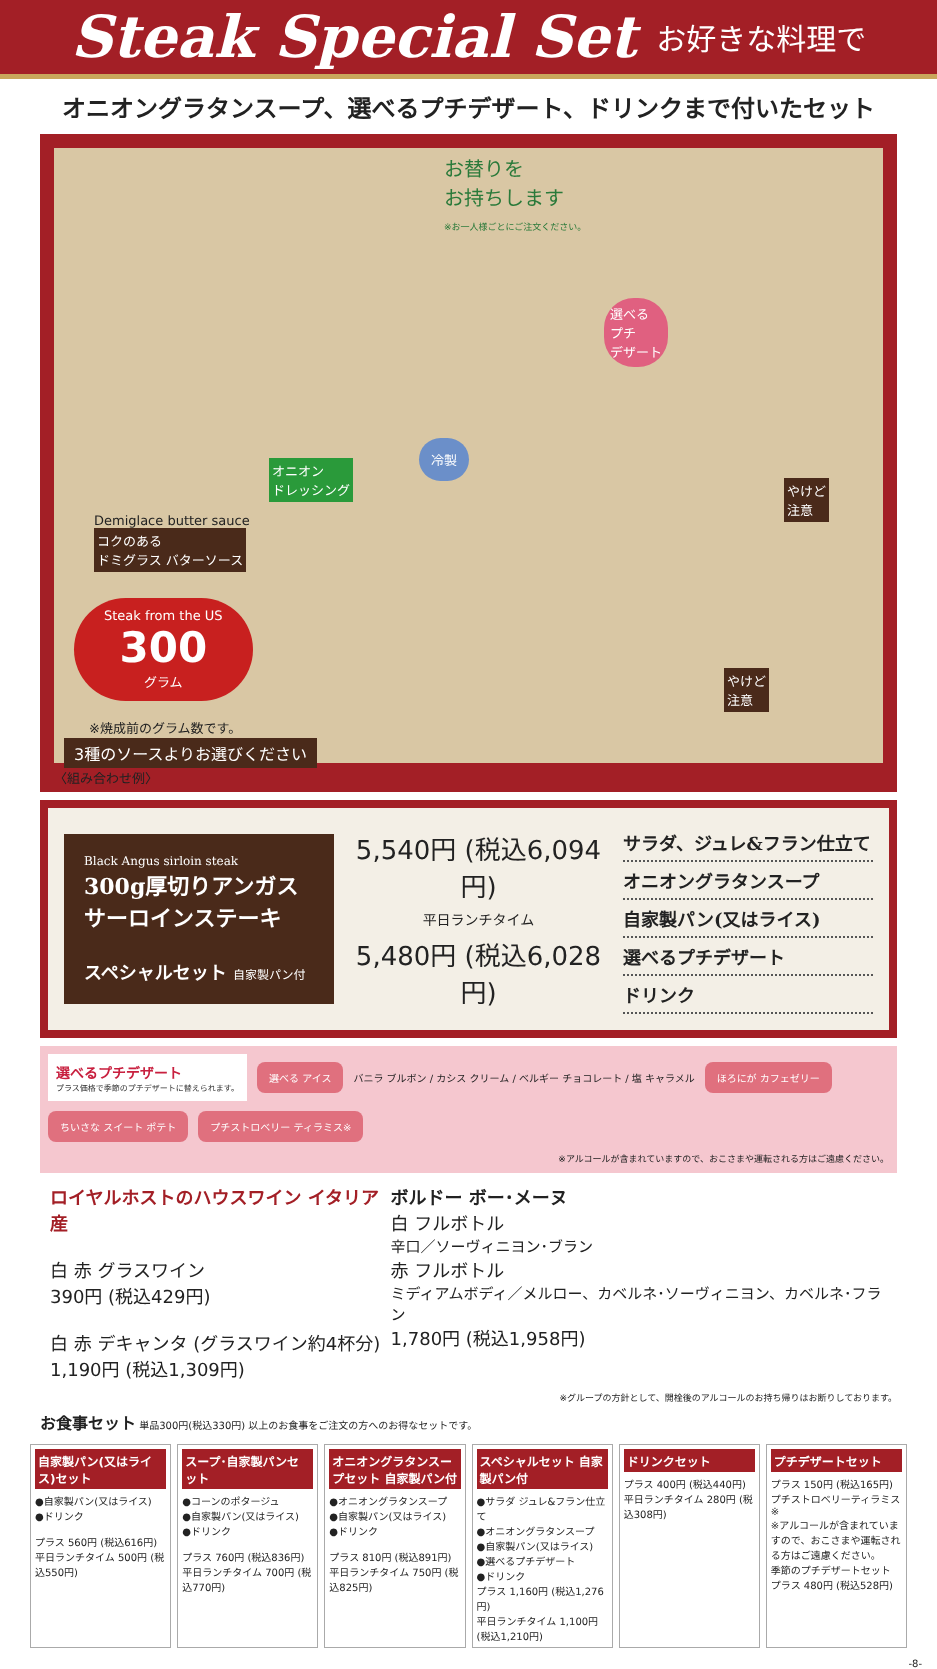Steak Special Set
お好きな料理で
オニオングラタンスープ、選べるプチデザート、ドリンクまで付いたセット
お替りを
お持ちします
※お一人様ごとにご注文ください。
選べる
プチ
デザート
冷製
オニオン
ドレッシング
やけど
注意
Demiglace butter sauce
コクのある
ドミグラス バターソース
Steak from the US
300
グラム
やけど
注意
※焼成前のグラム数です。
3種のソースよりお選びください
〈組み合わせ例〉
Black Angus sirloin steak
300g厚切りアンガス
サーロインステーキ
スペシャルセット 自家製パン付
5,540円 (税込6,094円)
平日ランチタイム
5,480円 (税込6,028円)
サラダ、ジュレ&フラン仕立て
オニオングラタンスープ
自家製パン(又はライス)
選べるプチデザート
ドリンク
選べるプチデザート
プラス価格で季節のプチデザートに替えられます。
選べる アイス
バニラ ブルボン / カシス クリーム / ベルギー チョコレート / 塩 キャラメル
ほろにが カフェゼリー
ちいさな スイート ポテト
プチストロベリー ティラミス※
※アルコールが含まれていますので、おこさまや運転される方はご遠慮ください。
ロイヤルホストのハウスワイン イタリア産
白 赤 グラスワイン
390円 (税込429円)
白 赤 デキャンタ (グラスワイン約4杯分)
1,190円 (税込1,309円)
ボルドー ボー･メーヌ
白 フルボトル
辛口／ソーヴィニヨン･ブラン
赤 フルボトル
ミディアムボディ／メルロー、カベルネ･ソーヴィニヨン、カベルネ･フラン
1,780円 (税込1,958円)
※グループの方針として、開栓後のアルコールのお持ち帰りはお断りしております。
お食事セット 単品300円(税込330円) 以上のお食事をご注文の方へのお得なセットです。
自家製パン(又はライス)セット
●自家製パン(又はライス)
●ドリンク
プラス 560円 (税込616円)
平日ランチタイム 500円 (税込550円)
スープ･自家製パンセット
●コーンのポタージュ
●自家製パン(又はライス)
●ドリンク
プラス 760円 (税込836円)
平日ランチタイム 700円 (税込770円)
オニオングラタンスープセット 自家製パン付
●オニオングラタンスープ
●自家製パン(又はライス)
●ドリンク
プラス 810円 (税込891円)
平日ランチタイム 750円 (税込825円)
スペシャルセット 自家製パン付
●サラダ ジュレ&フラン仕立て
●オニオングラタンスープ
●自家製パン(又はライス)
●選べるプチデザート
●ドリンク
プラス 1,160円 (税込1,276円)
平日ランチタイム 1,100円 (税込1,210円)
ドリンクセット
プラス 400円 (税込440円)
平日ランチタイム 280円 (税込308円)
プチデザートセット
プラス 150円 (税込165円)
プチストロベリーティラミス※
※アルコールが含まれていますので、おこさまや運転される方はご遠慮ください。
季節のプチデザートセット
プラス 480円 (税込528円)
-8-